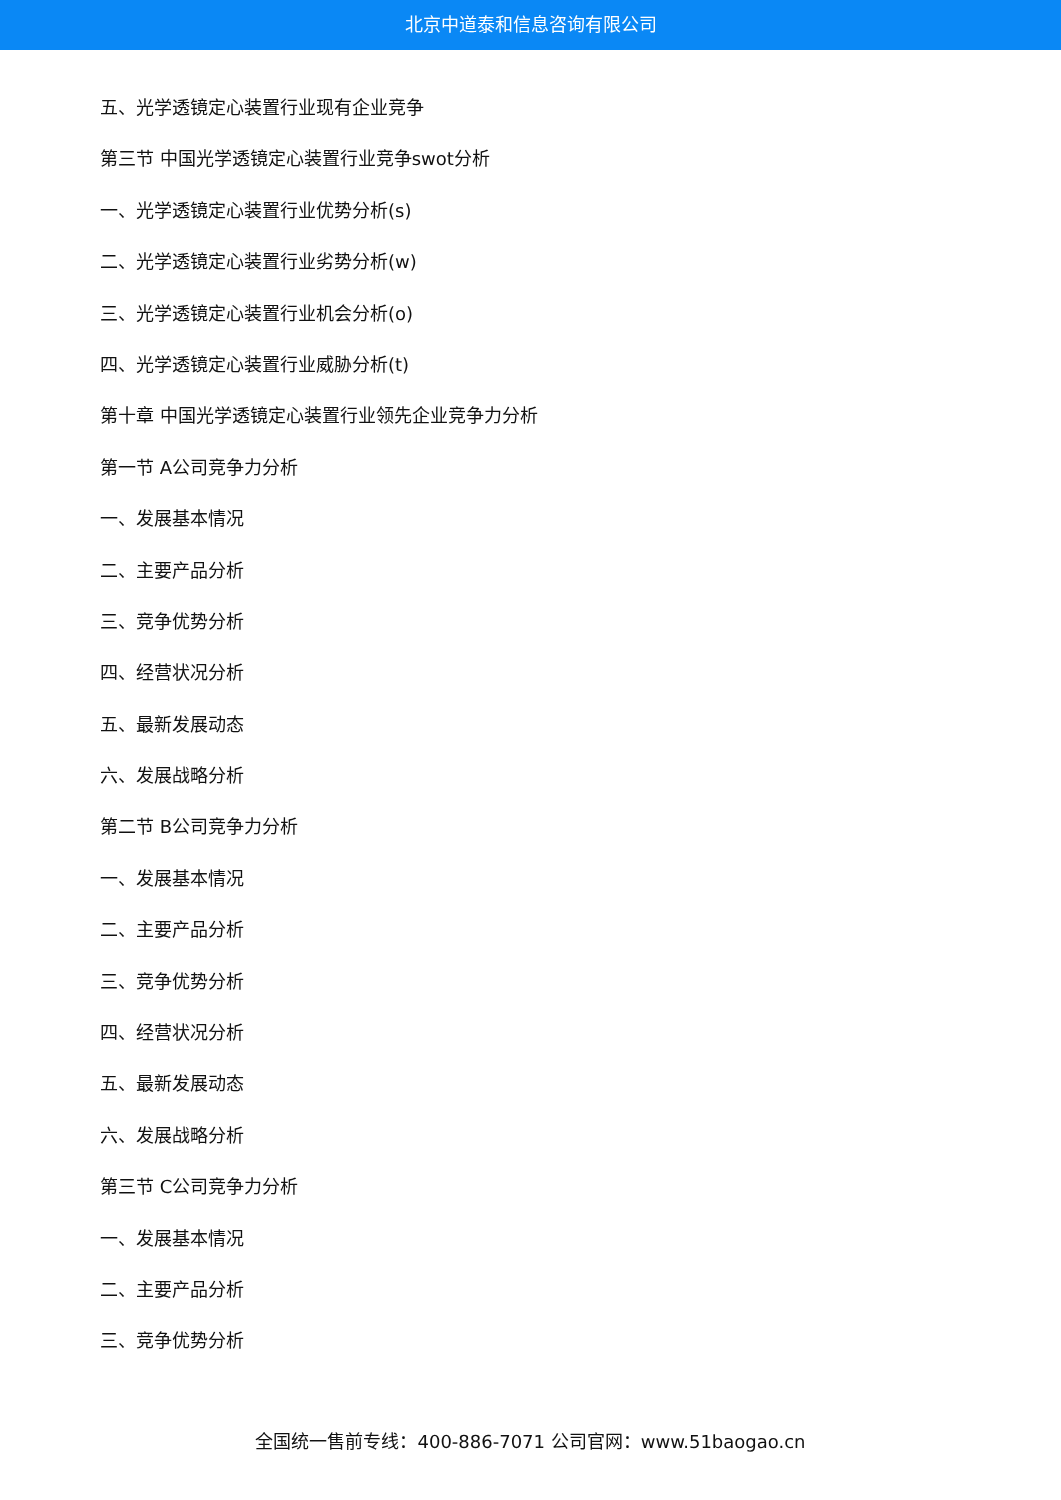北京中道泰和信息咨询有限公司
五、光学透镜定心装置行业现有企业竞争
第三节 中国光学透镜定心装置行业竞争swot分析
一、光学透镜定心装置行业优势分析(s)
二、光学透镜定心装置行业劣势分析(w)
三、光学透镜定心装置行业机会分析(o)
四、光学透镜定心装置行业威胁分析(t)
第十章 中国光学透镜定心装置行业领先企业竞争力分析
第一节 A公司竞争力分析
一、发展基本情况
二、主要产品分析
三、竞争优势分析
四、经营状况分析
五、最新发展动态
六、发展战略分析
第二节 B公司竞争力分析
一、发展基本情况
二、主要产品分析
三、竞争优势分析
四、经营状况分析
五、最新发展动态
六、发展战略分析
第三节 C公司竞争力分析
一、发展基本情况
二、主要产品分析
三、竞争优势分析
全国统一售前专线：400-886-7071 公司官网：www.51baogao.cn